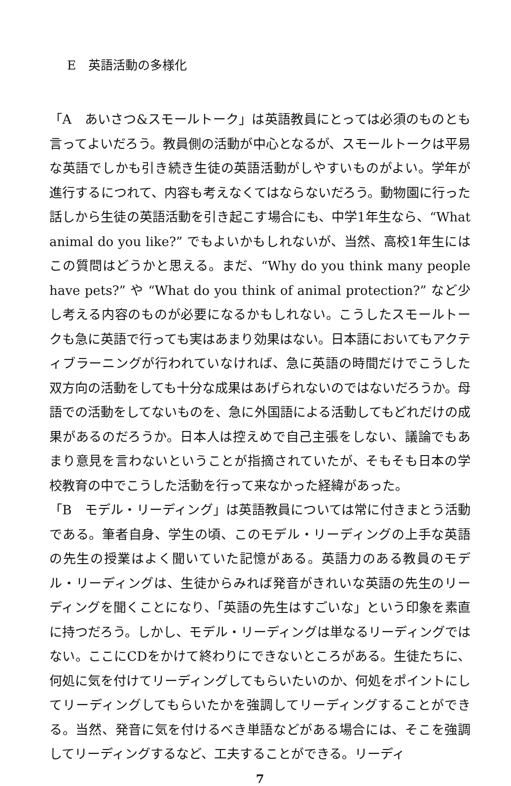E　英語活動の多様化
「A　あいさつ&スモールトーク」は英語教員にとっては必須のものとも言ってよいだろう。教員側の活動が中心となるが、スモールトークは平易な英語でしかも引き続き生徒の英語活動がしやすいものがよい。学年が進行するにつれて、内容も考えなくてはならないだろう。動物園に行った話しから生徒の英語活動を引き起こす場合にも、中学1年生なら、“What animal do you like?” でもよいかもしれないが、当然、高校1年生にはこの質問はどうかと思える。まだ、“Why do you think many people have pets?” や “What do you think of animal protection?” など少し考える内容のものが必要になるかもしれない。こうしたスモールトークも急に英語で行っても実はあまり効果はない。日本語においてもアクティブラーニングが行われていなければ、急に英語の時間だけでこうした双方向の活動をしても十分な成果はあげられないのではないだろうか。母語での活動をしてないものを、急に外国語による活動してもどれだけの成果があるのだろうか。日本人は控えめで自己主張をしない、議論でもあまり意見を言わないということが指摘されていたが、そもそも日本の学校教育の中でこうした活動を行って来なかった経緯があった。
「B　モデル・リーディング」は英語教員については常に付きまとう活動である。筆者自身、学生の頃、このモデル・リーディングの上手な英語の先生の授業はよく聞いていた記憶がある。英語力のある教員のモデル・リーディングは、生徒からみれば発音がきれいな英語の先生のリーディングを聞くことになり、「英語の先生はすごいな」という印象を素直に持つだろう。しかし、モデル・リーディングは単なるリーディングではない。ここにCDをかけて終わりにできないところがある。生徒たちに、何処に気を付けてリーディングしてもらいたいのか、何処をポイントにしてリーディングしてもらいたかを強調してリーディングすることができる。当然、発音に気を付けるべき単語などがある場合には、そこを強調してリーディングするなど、工夫することができる。リーディ
7